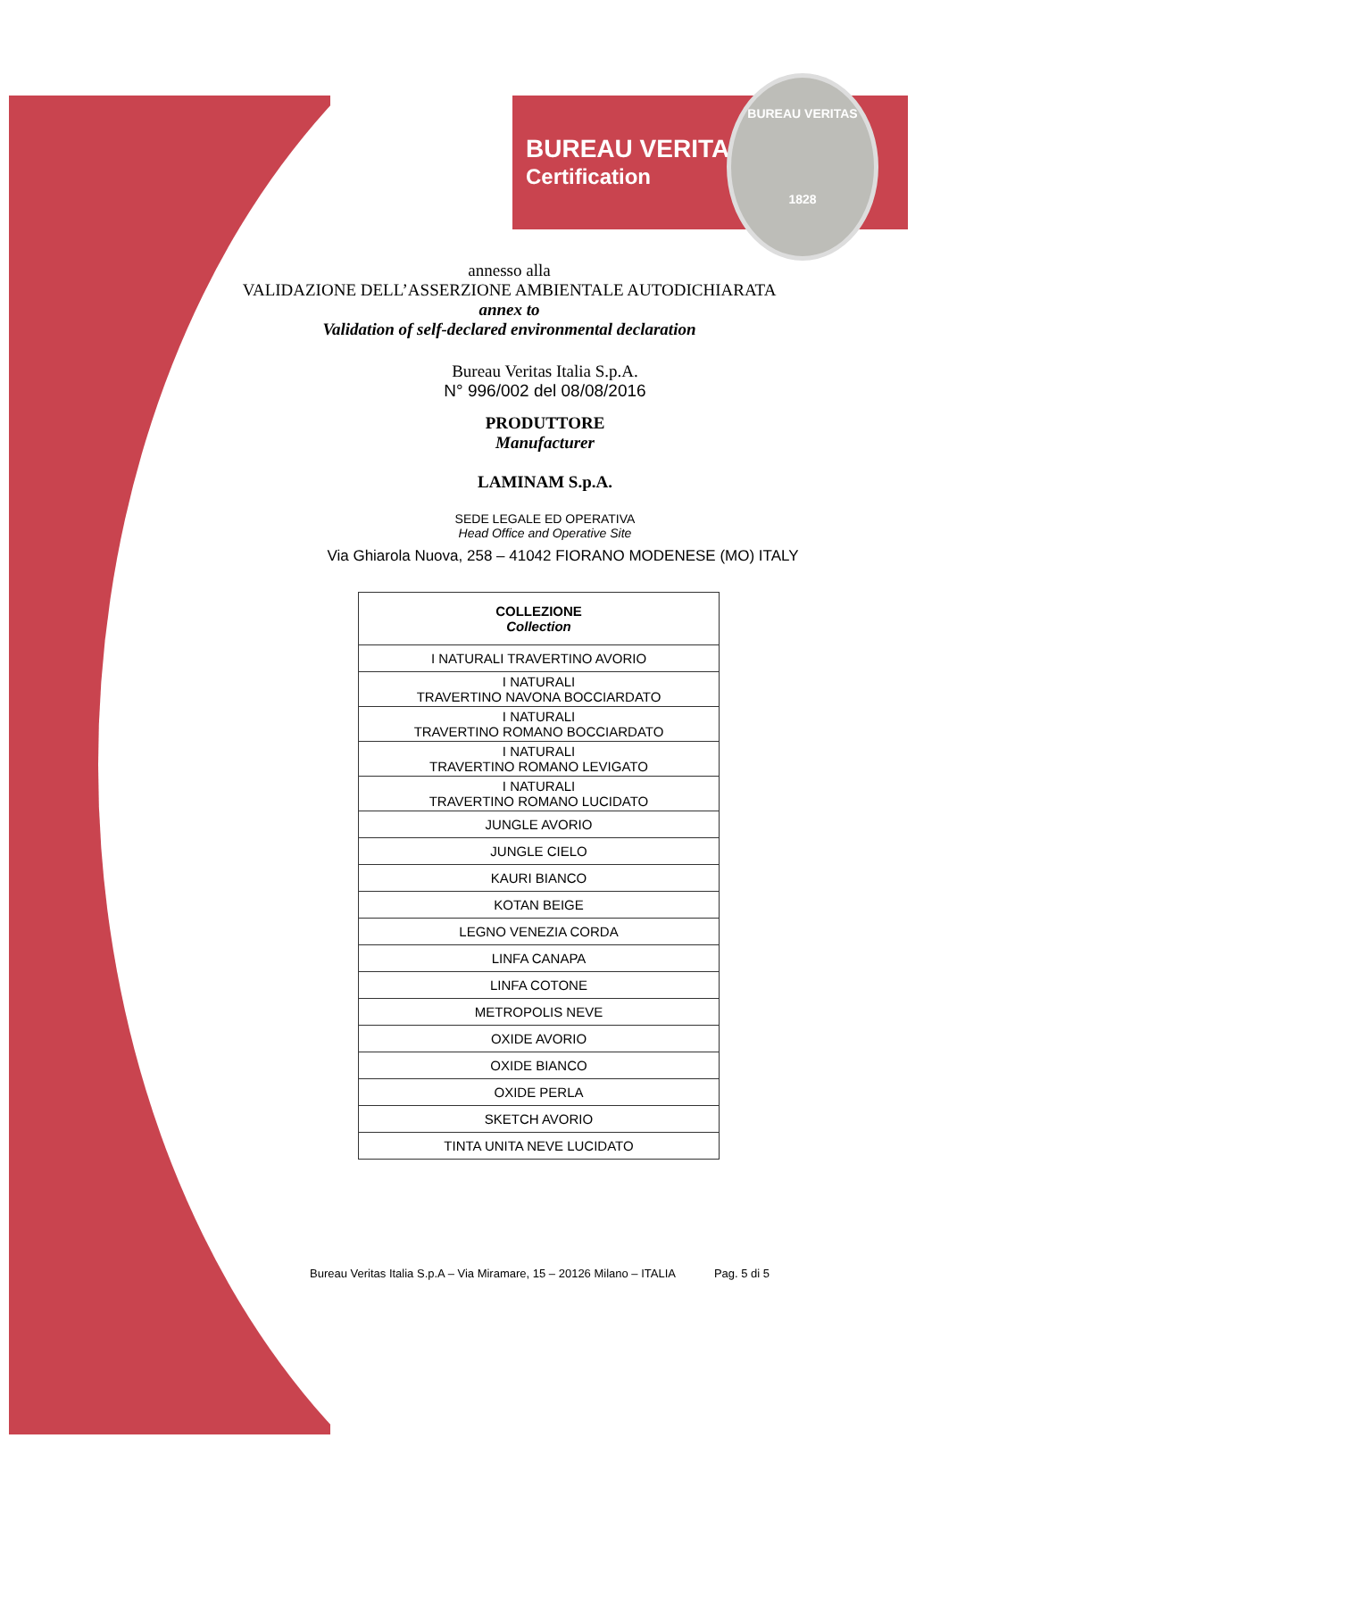BUREAU VERITAS
Certification
BUREAU VERITAS
1828
annesso alla
VALIDAZIONE DELL’ASSERZIONE AMBIENTALE AUTODICHIARATA
annex to
Validation of self-declared environmental declaration
Bureau Veritas Italia S.p.A.
N° 996/002 del 08/08/2016
PRODUTTORE
Manufacturer
LAMINAM S.p.A.
SEDE LEGALE ED OPERATIVA
Head Office and Operative Site
Via Ghiarola Nuova, 258 – 41042 FIORANO MODENESE (MO) ITALY
| COLLEZIONE Collection |
| --- |
| I NATURALI TRAVERTINO AVORIO |
| I NATURALI TRAVERTINO NAVONA BOCCIARDATO |
| I NATURALI TRAVERTINO ROMANO BOCCIARDATO |
| I NATURALI TRAVERTINO ROMANO LEVIGATO |
| I NATURALI TRAVERTINO ROMANO LUCIDATO |
| JUNGLE AVORIO |
| JUNGLE CIELO |
| KAURI BIANCO |
| KOTAN BEIGE |
| LEGNO VENEZIA CORDA |
| LINFA CANAPA |
| LINFA COTONE |
| METROPOLIS NEVE |
| OXIDE AVORIO |
| OXIDE BIANCO |
| OXIDE PERLA |
| SKETCH AVORIO |
| TINTA UNITA NEVE LUCIDATO |
Bureau Veritas Italia S.p.A – Via Miramare, 15 – 20126 Milano – ITALIA Pag. 5 di 5